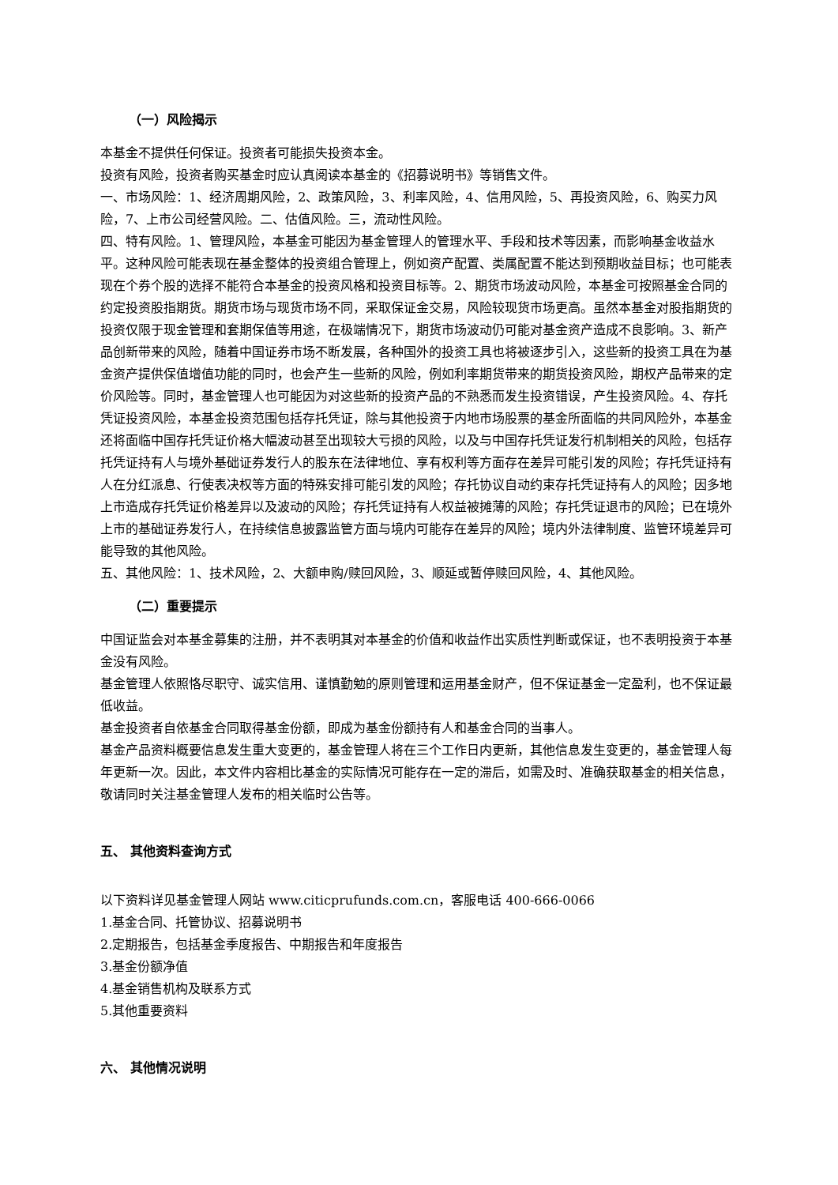（一）风险揭示
本基金不提供任何保证。投资者可能损失投资本金。
投资有风险，投资者购买基金时应认真阅读本基金的《招募说明书》等销售文件。
一、市场风险：1、经济周期风险，2、政策风险，3、利率风险，4、信用风险，5、再投资风险，6、购买力风险，7、上市公司经营风险。二、估值风险。三，流动性风险。
四、特有风险。1、管理风险，本基金可能因为基金管理人的管理水平、手段和技术等因素，而影响基金收益水平。这种风险可能表现在基金整体的投资组合管理上，例如资产配置、类属配置不能达到预期收益目标；也可能表现在个券个股的选择不能符合本基金的投资风格和投资目标等。2、期货市场波动风险，本基金可按照基金合同的约定投资股指期货。期货市场与现货市场不同，采取保证金交易，风险较现货市场更高。虽然本基金对股指期货的投资仅限于现金管理和套期保值等用途，在极端情况下，期货市场波动仍可能对基金资产造成不良影响。3、新产品创新带来的风险，随着中国证券市场不断发展，各种国外的投资工具也将被逐步引入，这些新的投资工具在为基金资产提供保值增值功能的同时，也会产生一些新的风险，例如利率期货带来的期货投资风险，期权产品带来的定价风险等。同时，基金管理人也可能因为对这些新的投资产品的不熟悉而发生投资错误，产生投资风险。4、存托凭证投资风险，本基金投资范围包括存托凭证，除与其他投资于内地市场股票的基金所面临的共同风险外，本基金还将面临中国存托凭证价格大幅波动甚至出现较大亏损的风险，以及与中国存托凭证发行机制相关的风险，包括存托凭证持有人与境外基础证券发行人的股东在法律地位、享有权利等方面存在差异可能引发的风险；存托凭证持有人在分红派息、行使表决权等方面的特殊安排可能引发的风险；存托协议自动约束存托凭证持有人的风险；因多地上市造成存托凭证价格差异以及波动的风险；存托凭证持有人权益被摊薄的风险；存托凭证退市的风险；已在境外上市的基础证券发行人，在持续信息披露监管方面与境内可能存在差异的风险；境内外法律制度、监管环境差异可能导致的其他风险。
五、其他风险：1、技术风险，2、大额申购/赎回风险，3、顺延或暂停赎回风险，4、其他风险。
（二）重要提示
中国证监会对本基金募集的注册，并不表明其对本基金的价值和收益作出实质性判断或保证，也不表明投资于本基金没有风险。
基金管理人依照恪尽职守、诚实信用、谨慎勤勉的原则管理和运用基金财产，但不保证基金一定盈利，也不保证最低收益。
基金投资者自依基金合同取得基金份额，即成为基金份额持有人和基金合同的当事人。
基金产品资料概要信息发生重大变更的，基金管理人将在三个工作日内更新，其他信息发生变更的，基金管理人每年更新一次。因此，本文件内容相比基金的实际情况可能存在一定的滞后，如需及时、准确获取基金的相关信息，敬请同时关注基金管理人发布的相关临时公告等。
五、 其他资料查询方式
以下资料详见基金管理人网站 www.citicprufunds.com.cn，客服电话 400-666-0066
1.基金合同、托管协议、招募说明书
2.定期报告，包括基金季度报告、中期报告和年度报告
3.基金份额净值
4.基金销售机构及联系方式
5.其他重要资料
六、 其他情况说明